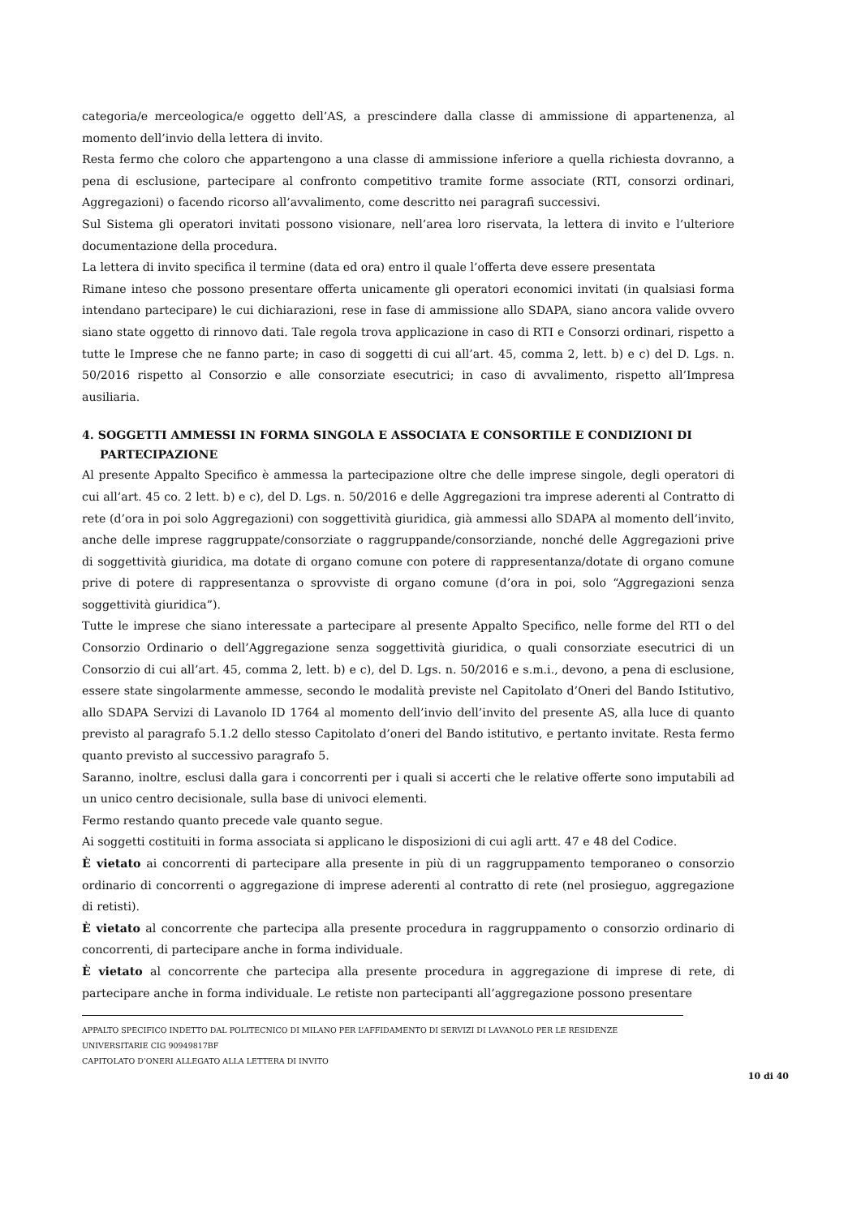categoria/e merceologica/e oggetto dell’AS, a prescindere dalla classe di ammissione di appartenenza, al momento dell’invio della lettera di invito.
Resta fermo che coloro che appartengono a una classe di ammissione inferiore a quella richiesta dovranno, a pena di esclusione, partecipare al confronto competitivo tramite forme associate (RTI, consorzi ordinari, Aggregazioni) o facendo ricorso all’avvalimento, come descritto nei paragrafi successivi.
Sul Sistema gli operatori invitati possono visionare, nell’area loro riservata, la lettera di invito e l’ulteriore documentazione della procedura.
La lettera di invito specifica il termine (data ed ora) entro il quale l’offerta deve essere presentata
Rimane inteso che possono presentare offerta unicamente gli operatori economici invitati (in qualsiasi forma intendano partecipare) le cui dichiarazioni, rese in fase di ammissione allo SDAPA, siano ancora valide ovvero siano state oggetto di rinnovo dati. Tale regola trova applicazione in caso di RTI e Consorzi ordinari, rispetto a tutte le Imprese che ne fanno parte; in caso di soggetti di cui all’art. 45, comma 2, lett. b) e c) del D. Lgs. n. 50/2016 rispetto al Consorzio e alle consorziate esecutrici; in caso di avvalimento, rispetto all’Impresa ausiliaria.
4. SOGGETTI AMMESSI IN FORMA SINGOLA E ASSOCIATA E CONSORTILE E CONDIZIONI DI PARTECIPAZIONE
Al presente Appalto Specifico è ammessa la partecipazione oltre che delle imprese singole, degli operatori di cui all’art. 45 co. 2 lett. b) e c), del D. Lgs. n. 50/2016 e delle Aggregazioni tra imprese aderenti al Contratto di rete (d’ora in poi solo Aggregazioni) con soggettività giuridica, già ammessi allo SDAPA al momento dell’invito, anche delle imprese raggruppate/consorziate o raggruppande/consorziande, nonché delle Aggregazioni prive di soggettività giuridica, ma dotate di organo comune con potere di rappresentanza/dotate di organo comune prive di potere di rappresentanza o sprovviste di organo comune (d’ora in poi, solo “Aggregazioni senza soggettività giuridica”).
Tutte le imprese che siano interessate a partecipare al presente Appalto Specifico, nelle forme del RTI o del Consorzio Ordinario o dell’Aggregazione senza soggettività giuridica, o quali consorziate esecutrici di un Consorzio di cui all’art. 45, comma 2, lett. b) e c), del D. Lgs. n. 50/2016 e s.m.i., devono, a pena di esclusione, essere state singolarmente ammesse, secondo le modalità previste nel Capitolato d’Oneri del Bando Istitutivo, allo SDAPA Servizi di Lavanolo ID 1764 al momento dell’invio dell’invito del presente AS, alla luce di quanto previsto al paragrafo 5.1.2 dello stesso Capitolato d’oneri del Bando istitutivo, e pertanto invitate. Resta fermo quanto previsto al successivo paragrafo 5.
Saranno, inoltre, esclusi dalla gara i concorrenti per i quali si accerti che le relative offerte sono imputabili ad un unico centro decisionale, sulla base di univoci elementi.
Fermo restando quanto precede vale quanto segue.
Ai soggetti costituiti in forma associata si applicano le disposizioni di cui agli artt. 47 e 48 del Codice.
È vietato ai concorrenti di partecipare alla presente in più di un raggruppamento temporaneo o consorzio ordinario di concorrenti o aggregazione di imprese aderenti al contratto di rete (nel prosieguo, aggregazione di retisti).
È vietato al concorrente che partecipa alla presente procedura in raggruppamento o consorzio ordinario di concorrenti, di partecipare anche in forma individuale.
È vietato al concorrente che partecipa alla presente procedura in aggregazione di imprese di rete, di partecipare anche in forma individuale. Le retiste non partecipanti all’aggregazione possono presentare
APPALTO SPECIFICO INDETTO DAL POLITECNICO DI MILANO PER L’AFFIDAMENTO DI SERVIZI DI LAVANOLO PER LE RESIDENZE UNIVERSITARIE CIG 90949817BF
CAPITOLATO D’ONERI ALLEGATO ALLA LETTERA DI INVITO
10 di 40